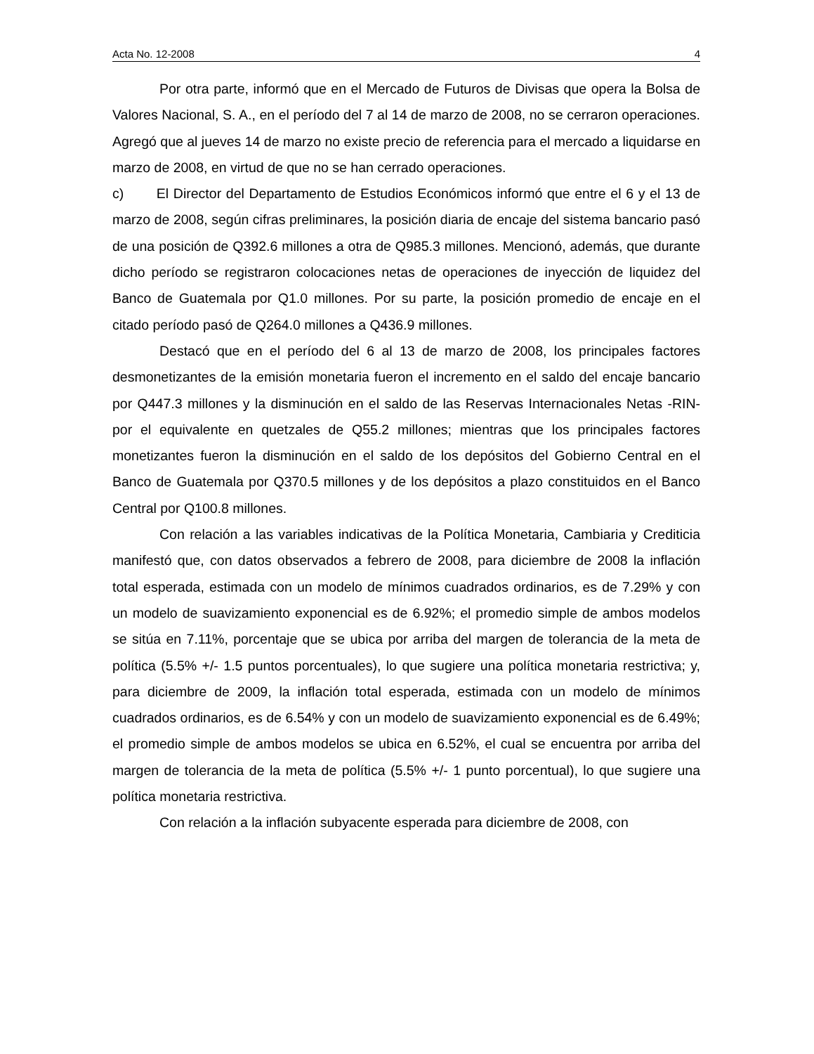Acta No. 12-2008 4
Por otra parte, informó que en el Mercado de Futuros de Divisas que opera la Bolsa de Valores Nacional, S. A., en el período del 7 al 14 de marzo de 2008, no se cerraron operaciones. Agregó que al jueves 14 de marzo no existe precio de referencia para el mercado a liquidarse en marzo de 2008, en virtud de que no se han cerrado operaciones.
c) El Director del Departamento de Estudios Económicos informó que entre el 6 y el 13 de marzo de 2008, según cifras preliminares, la posición diaria de encaje del sistema bancario pasó de una posición de Q392.6 millones a otra de Q985.3 millones. Mencionó, además, que durante dicho período se registraron colocaciones netas de operaciones de inyección de liquidez del Banco de Guatemala por Q1.0 millones. Por su parte, la posición promedio de encaje en el citado período pasó de Q264.0 millones a Q436.9 millones.
Destacó que en el período del 6 al 13 de marzo de 2008, los principales factores desmonetizantes de la emisión monetaria fueron el incremento en el saldo del encaje bancario por Q447.3 millones y la disminución en el saldo de las Reservas Internacionales Netas -RIN- por el equivalente en quetzales de Q55.2 millones; mientras que los principales factores monetizantes fueron la disminución en el saldo de los depósitos del Gobierno Central en el Banco de Guatemala por Q370.5 millones y de los depósitos a plazo constituidos en el Banco Central por Q100.8 millones.
Con relación a las variables indicativas de la Política Monetaria, Cambiaria y Crediticia manifestó que, con datos observados a febrero de 2008, para diciembre de 2008 la inflación total esperada, estimada con un modelo de mínimos cuadrados ordinarios, es de 7.29% y con un modelo de suavizamiento exponencial es de 6.92%; el promedio simple de ambos modelos se sitúa en 7.11%, porcentaje que se ubica por arriba del margen de tolerancia de la meta de política (5.5% +/- 1.5 puntos porcentuales), lo que sugiere una política monetaria restrictiva; y, para diciembre de 2009, la inflación total esperada, estimada con un modelo de mínimos cuadrados ordinarios, es de 6.54% y con un modelo de suavizamiento exponencial es de 6.49%; el promedio simple de ambos modelos se ubica en 6.52%, el cual se encuentra por arriba del margen de tolerancia de la meta de política (5.5% +/- 1 punto porcentual), lo que sugiere una política monetaria restrictiva.
Con relación a la inflación subyacente esperada para diciembre de 2008, con